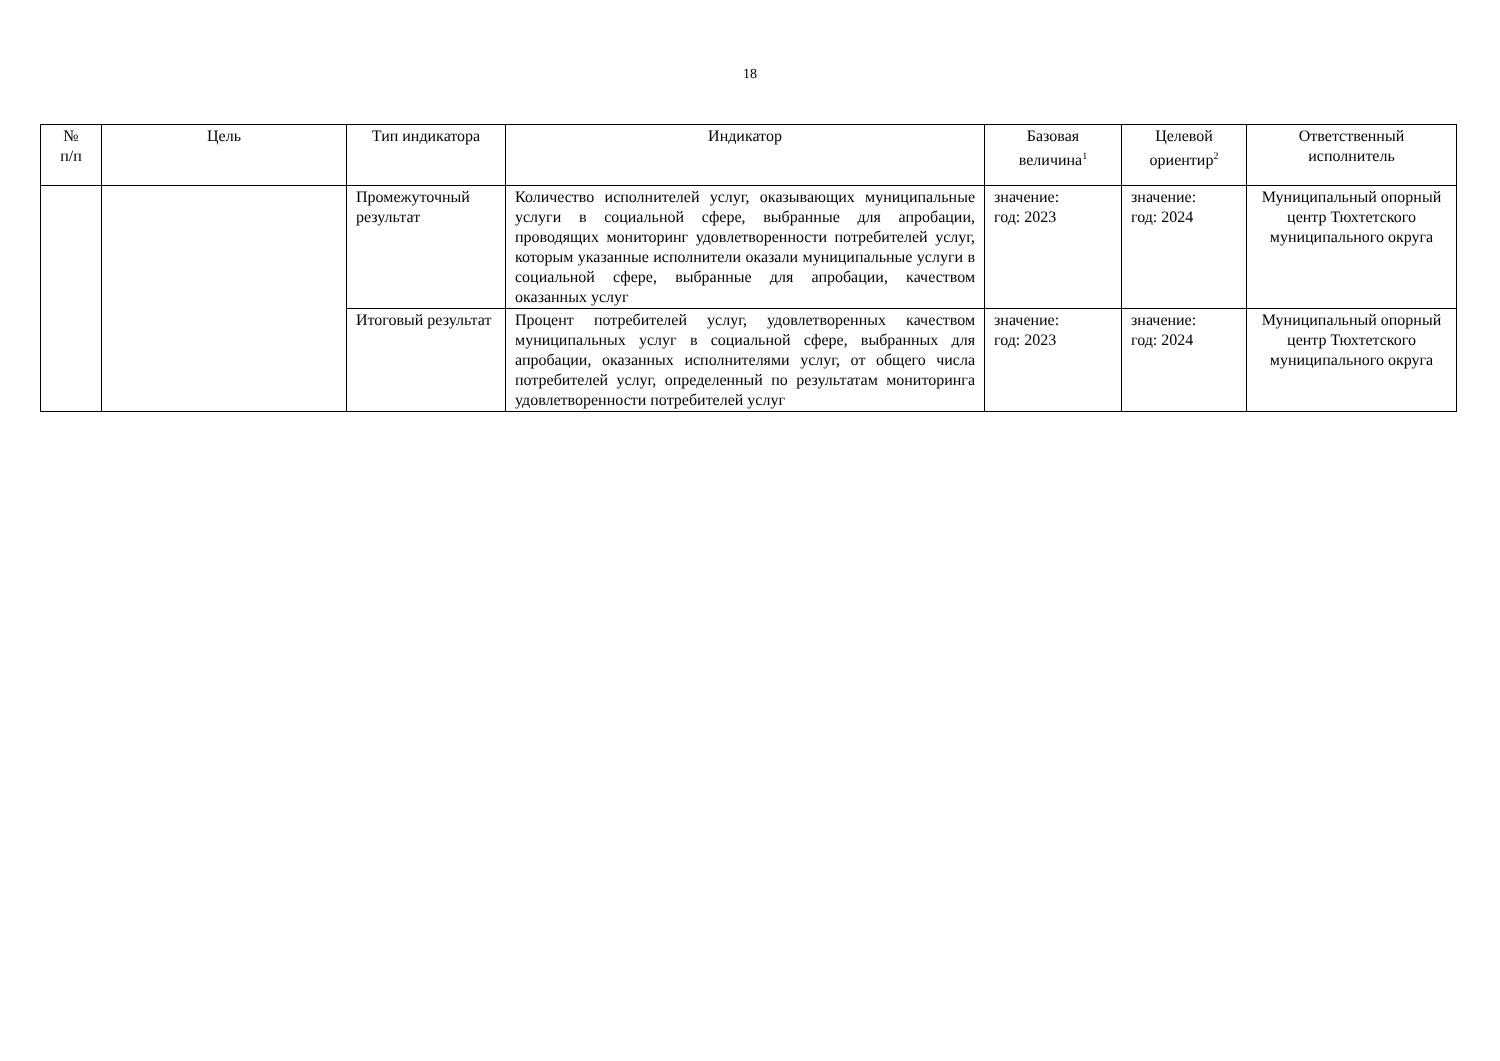18
| № п/п | Цель | Тип индикатора | Индикатор | Базовая величина<sup>1</sup> | Целевой ориентир<sup>2</sup> | Ответственный исполнитель |
| --- | --- | --- | --- | --- | --- | --- |
| | | Промежуточный результат | Количество исполнителей услуг, оказывающих муниципальные услуги в социальной сфере, выбранные для апробации, проводящих мониторинг удовлетворенности потребителей услуг, которым указанные исполнители оказали муниципальные услуги в социальной сфере, выбранные для апробации, качеством оказанных услуг | значение: год: 2023 | значение: год: 2024 | Муниципальный опорный центр Тюхтетского муниципального округа |
| | | Итоговый результат | Процент потребителей услуг, удовлетворенных качеством муниципальных услуг в социальной сфере, выбранных для апробации, оказанных исполнителями услуг, от общего числа потребителей услуг, определенный по результатам мониторинга удовлетворенности потребителей услуг | значение: год: 2023 | значение: год: 2024 | Муниципальный опорный центр Тюхтетского муниципального округа |